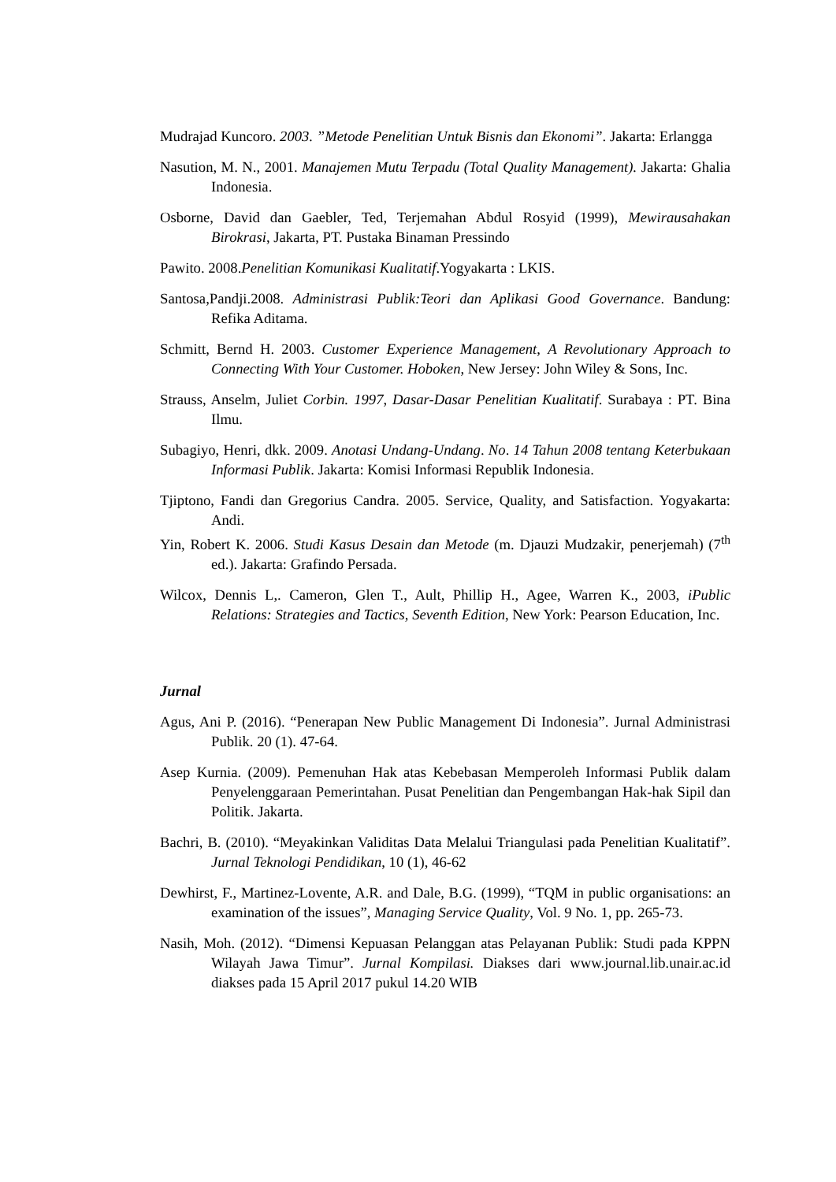Mudrajad Kuncoro. 2003. ”Metode Penelitian Untuk Bisnis dan Ekonomi”. Jakarta: Erlangga
Nasution, M. N., 2001. Manajemen Mutu Terpadu (Total Quality Management). Jakarta: Ghalia Indonesia.
Osborne, David dan Gaebler, Ted, Terjemahan Abdul Rosyid (1999), Mewirausahakan Birokrasi, Jakarta, PT. Pustaka Binaman Pressindo
Pawito. 2008.Penelitian Komunikasi Kualitatif.Yogyakarta : LKIS.
Santosa,Pandji.2008. Administrasi Publik:Teori dan Aplikasi Good Governance. Bandung: Refika Aditama.
Schmitt, Bernd H. 2003. Customer Experience Management, A Revolutionary Approach to Connecting With Your Customer. Hoboken, New Jersey: John Wiley & Sons, Inc.
Strauss, Anselm, Juliet Corbin. 1997, Dasar-Dasar Penelitian Kualitatif. Surabaya : PT. Bina Ilmu.
Subagiyo, Henri, dkk. 2009. Anotasi Undang-Undang. No. 14 Tahun 2008 tentang Keterbukaan Informasi Publik. Jakarta: Komisi Informasi Republik Indonesia.
Tjiptono, Fandi dan Gregorius Candra. 2005. Service, Quality, and Satisfaction. Yogyakarta: Andi.
Yin, Robert K. 2006. Studi Kasus Desain dan Metode (m. Djauzi Mudzakir, penerjemah) (7<sup>th</sup> ed.). Jakarta: Grafindo Persada.
Wilcox, Dennis L,. Cameron, Glen T., Ault, Phillip H., Agee, Warren K., 2003, iPublic Relations: Strategies and Tactics, Seventh Edition, New York: Pearson Education, Inc.
Jurnal
Agus, Ani P. (2016). “Penerapan New Public Management Di Indonesia”. Jurnal Administrasi Publik. 20 (1). 47-64.
Asep Kurnia. (2009). Pemenuhan Hak atas Kebebasan Memperoleh Informasi Publik dalam Penyelenggaraan Pemerintahan. Pusat Penelitian dan Pengembangan Hak-hak Sipil dan Politik. Jakarta.
Bachri, B. (2010). “Meyakinkan Validitas Data Melalui Triangulasi pada Penelitian Kualitatif”. Jurnal Teknologi Pendidikan, 10 (1), 46-62
Dewhirst, F., Martinez-Lovente, A.R. and Dale, B.G. (1999), “TQM in public organisations: an examination of the issues”, Managing Service Quality, Vol. 9 No. 1, pp. 265-73.
Nasih, Moh. (2012). “Dimensi Kepuasan Pelanggan atas Pelayanan Publik: Studi pada KPPN Wilayah Jawa Timur”. Jurnal Kompilasi. Diakses dari www.journal.lib.unair.ac.id diakses pada 15 April 2017 pukul 14.20 WIB